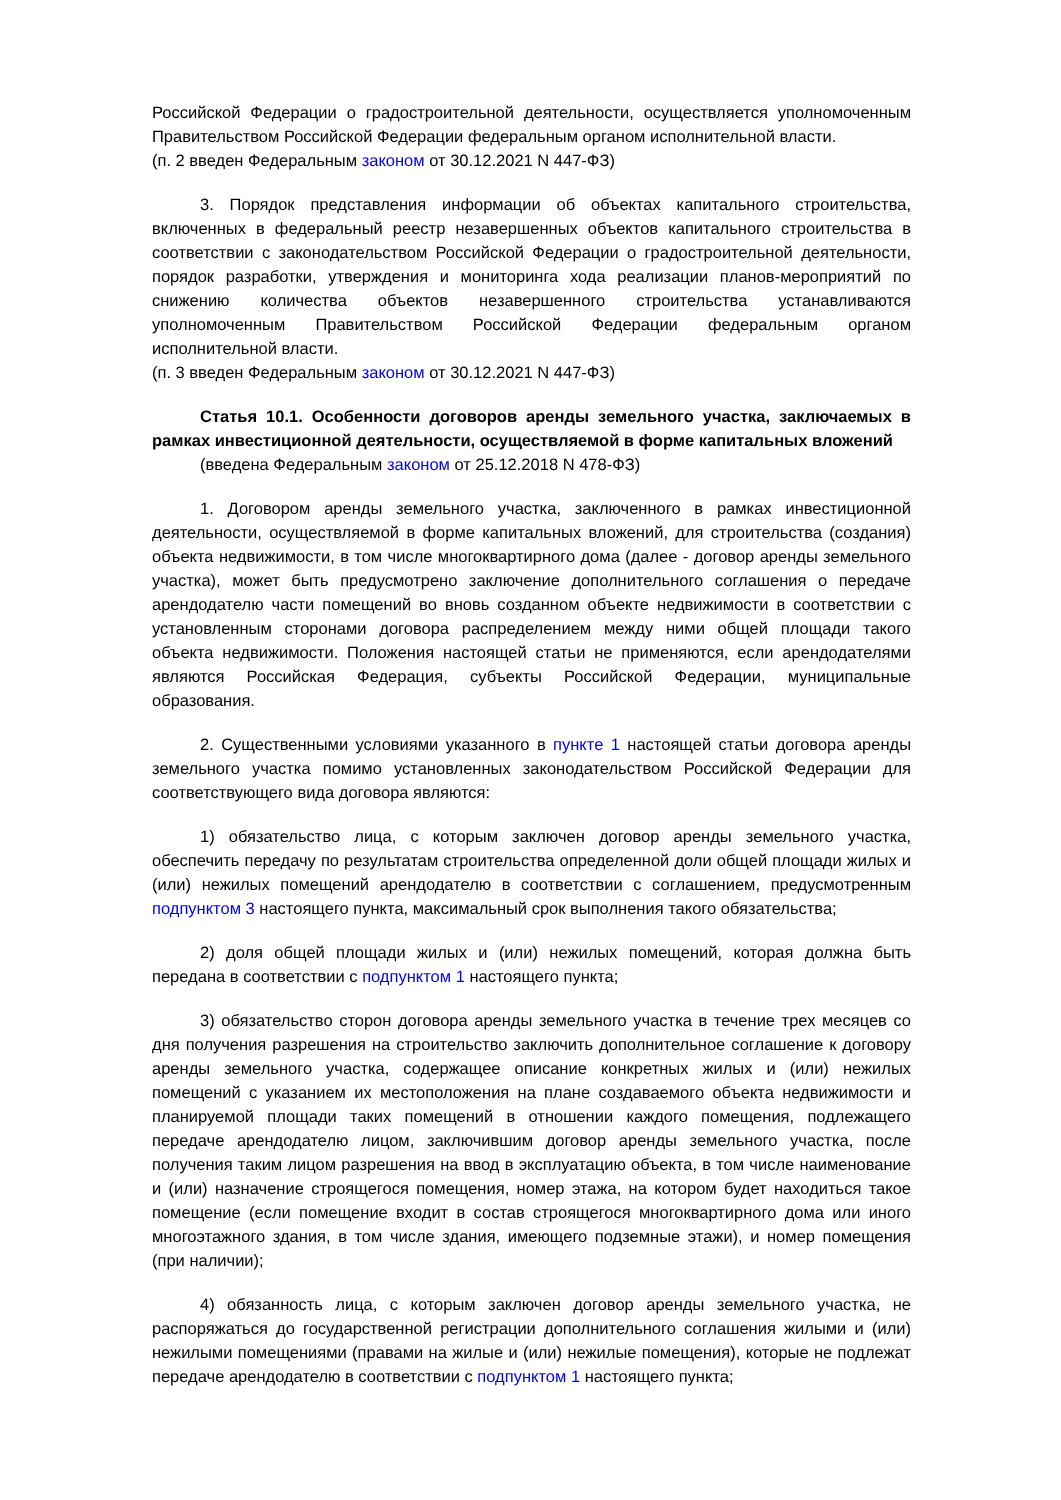Российской Федерации о градостроительной деятельности, осуществляется уполномоченным Правительством Российской Федерации федеральным органом исполнительной власти.
(п. 2 введен Федеральным законом от 30.12.2021 N 447-ФЗ)
3. Порядок представления информации об объектах капитального строительства, включенных в федеральный реестр незавершенных объектов капитального строительства в соответствии с законодательством Российской Федерации о градостроительной деятельности, порядок разработки, утверждения и мониторинга хода реализации планов-мероприятий по снижению количества объектов незавершенного строительства устанавливаются уполномоченным Правительством Российской Федерации федеральным органом исполнительной власти.
(п. 3 введен Федеральным законом от 30.12.2021 N 447-ФЗ)
Статья 10.1. Особенности договоров аренды земельного участка, заключаемых в рамках инвестиционной деятельности, осуществляемой в форме капитальных вложений
(введена Федеральным законом от 25.12.2018 N 478-ФЗ)
1. Договором аренды земельного участка, заключенного в рамках инвестиционной деятельности, осуществляемой в форме капитальных вложений, для строительства (создания) объекта недвижимости, в том числе многоквартирного дома (далее - договор аренды земельного участка), может быть предусмотрено заключение дополнительного соглашения о передаче арендодателю части помещений во вновь созданном объекте недвижимости в соответствии с установленным сторонами договора распределением между ними общей площади такого объекта недвижимости. Положения настоящей статьи не применяются, если арендодателями являются Российская Федерация, субъекты Российской Федерации, муниципальные образования.
2. Существенными условиями указанного в пункте 1 настоящей статьи договора аренды земельного участка помимо установленных законодательством Российской Федерации для соответствующего вида договора являются:
1) обязательство лица, с которым заключен договор аренды земельного участка, обеспечить передачу по результатам строительства определенной доли общей площади жилых и (или) нежилых помещений арендодателю в соответствии с соглашением, предусмотренным подпунктом 3 настоящего пункта, максимальный срок выполнения такого обязательства;
2) доля общей площади жилых и (или) нежилых помещений, которая должна быть передана в соответствии с подпунктом 1 настоящего пункта;
3) обязательство сторон договора аренды земельного участка в течение трех месяцев со дня получения разрешения на строительство заключить дополнительное соглашение к договору аренды земельного участка, содержащее описание конкретных жилых и (или) нежилых помещений с указанием их местоположения на плане создаваемого объекта недвижимости и планируемой площади таких помещений в отношении каждого помещения, подлежащего передаче арендодателю лицом, заключившим договор аренды земельного участка, после получения таким лицом разрешения на ввод в эксплуатацию объекта, в том числе наименование и (или) назначение строящегося помещения, номер этажа, на котором будет находиться такое помещение (если помещение входит в состав строящегося многоквартирного дома или иного многоэтажного здания, в том числе здания, имеющего подземные этажи), и номер помещения (при наличии);
4) обязанность лица, с которым заключен договор аренды земельного участка, не распоряжаться до государственной регистрации дополнительного соглашения жилыми и (или) нежилыми помещениями (правами на жилые и (или) нежилые помещения), которые не подлежат передаче арендодателю в соответствии с подпунктом 1 настоящего пункта;